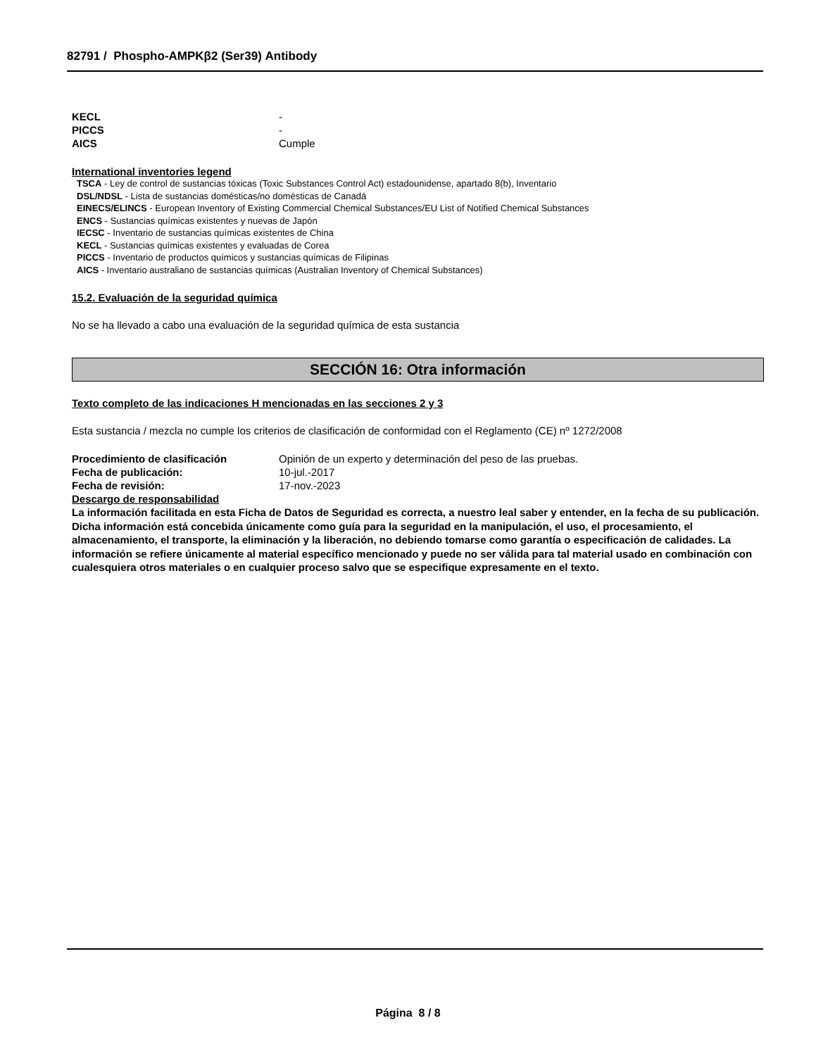82791 / Phospho-AMPKβ2 (Ser39) Antibody
KECL -
PICCS -
AICS Cumple
International inventories legend
TSCA - Ley de control de sustancias tóxicas (Toxic Substances Control Act) estadounidense, apartado 8(b), Inventario
DSL/NDSL - Lista de sustancias domésticas/no domésticas de Canadá
EINECS/ELINCS - European Inventory of Existing Commercial Chemical Substances/EU List of Notified Chemical Substances
ENCS - Sustancias químicas existentes y nuevas de Japón
IECSC - Inventario de sustancias químicas existentes de China
KECL - Sustancias químicas existentes y evaluadas de Corea
PICCS - Inventario de productos químicos y sustancias químicas de Filipinas
AICS - Inventario australiano de sustancias químicas (Australian Inventory of Chemical Substances)
15.2. Evaluación de la seguridad química
No se ha llevado a cabo una evaluación de la seguridad química de esta sustancia
SECCIÓN 16: Otra información
Texto completo de las indicaciones H mencionadas en las secciones 2 y 3
Esta sustancia / mezcla no cumple los criterios de clasificación de conformidad con el Reglamento (CE) nº 1272/2008
Procedimiento de clasificación Opinión de un experto y determinación del peso de las pruebas.
Fecha de publicación: 10-jul.-2017
Fecha de revisión: 17-nov.-2023
Descargo de responsabilidad
La información facilitada en esta Ficha de Datos de Seguridad es correcta, a nuestro leal saber y entender, en la fecha de su publicación. Dicha información está concebida únicamente como guía para la seguridad en la manipulación, el uso, el procesamiento, el almacenamiento, el transporte, la eliminación y la liberación, no debiendo tomarse como garantía o especificación de calidades. La información se refiere únicamente al material específico mencionado y puede no ser válida para tal material usado en combinación con cualesquiera otros materiales o en cualquier proceso salvo que se especifique expresamente en el texto.
Página 8 / 8